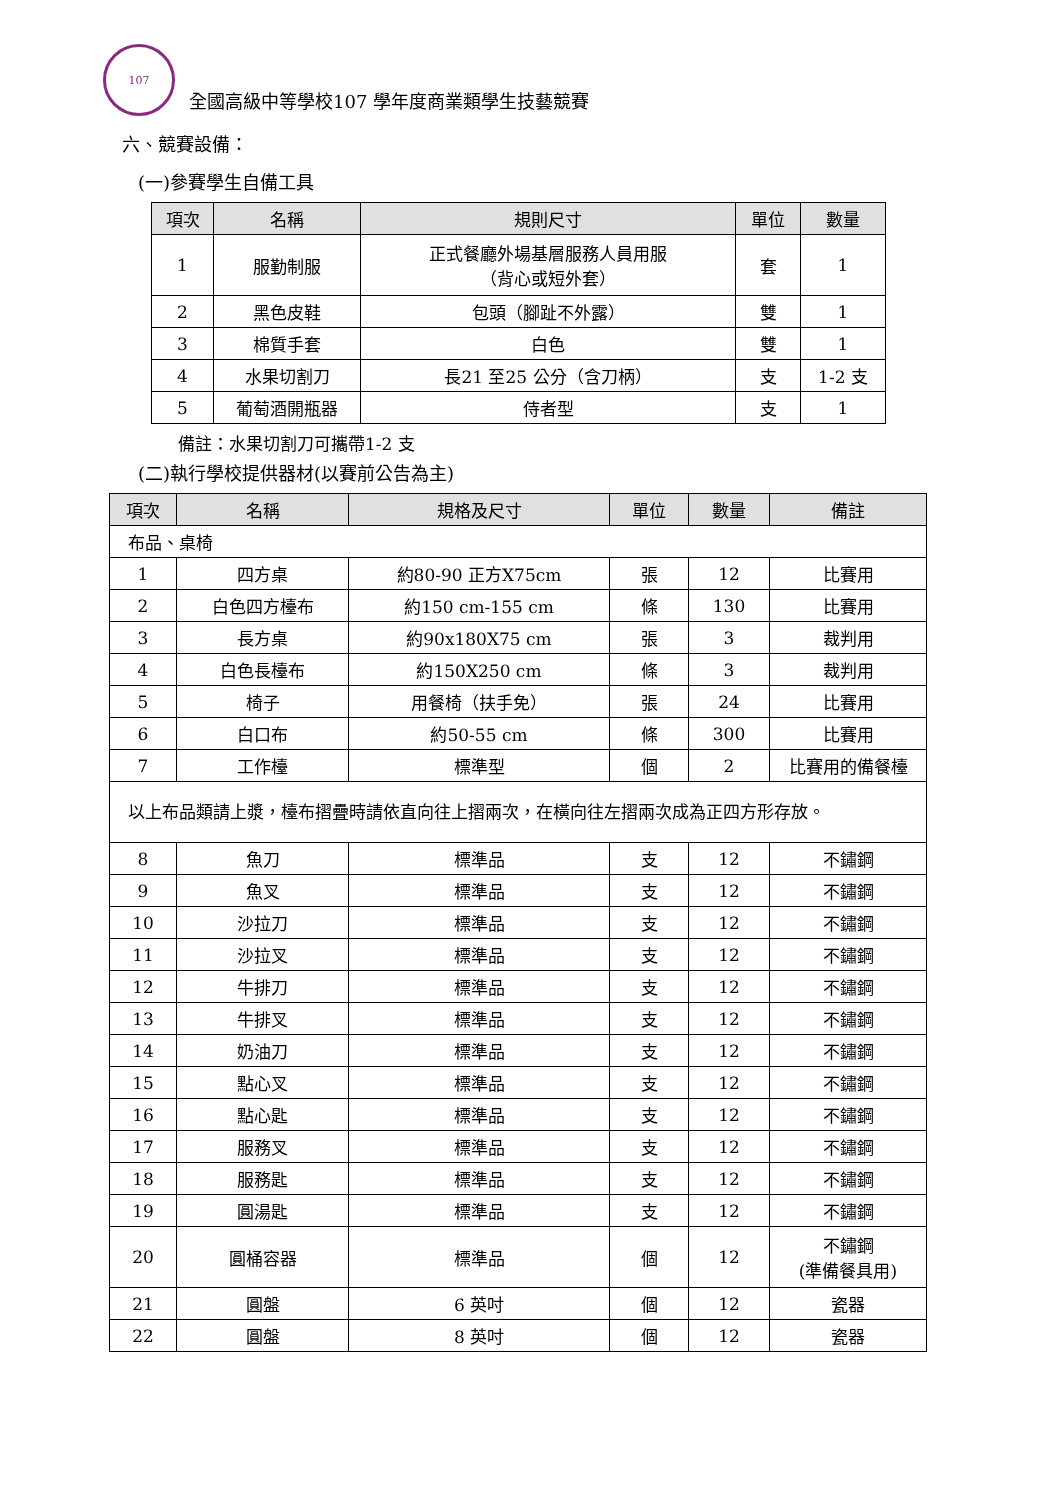107
全國高級中等學校107 學年度商業類學生技藝競賽
六、競賽設備：
(一)參賽學生自備工具
| 項次 | 名稱 | 規則尺寸 | 單位 | 數量 |
| --- | --- | --- | --- | --- |
| 1 | 服勤制服 | 正式餐廳外場基層服務人員用服 （背心或短外套） | 套 | 1 |
| 2 | 黑色皮鞋 | 包頭（腳趾不外露） | 雙 | 1 |
| 3 | 棉質手套 | 白色 | 雙 | 1 |
| 4 | 水果切割刀 | 長21 至25 公分（含刀柄） | 支 | 1-2 支 |
| 5 | 葡萄酒開瓶器 | 侍者型 | 支 | 1 |
備註：水果切割刀可攜帶1-2 支
(二)執行學校提供器材(以賽前公告為主)
| 項次 | 名稱 | 規格及尺寸 | 單位 | 數量 | 備註 |
| --- | --- | --- | --- | --- | --- |
| 布品、桌椅 | | | | | |
| 1 | 四方桌 | 約80-90 正方X75cm | 張 | 12 | 比賽用 |
| 2 | 白色四方檯布 | 約150 cm-155 cm | 條 | 130 | 比賽用 |
| 3 | 長方桌 | 約90x180X75 cm | 張 | 3 | 裁判用 |
| 4 | 白色長檯布 | 約150X250 cm | 條 | 3 | 裁判用 |
| 5 | 椅子 | 用餐椅（扶手免） | 張 | 24 | 比賽用 |
| 6 | 白口布 | 約50-55 cm | 條 | 300 | 比賽用 |
| 7 | 工作檯 | 標準型 | 個 | 2 | 比賽用的備餐檯 |
| 以上布品類請上漿，檯布摺疊時請依直向往上摺兩次，在橫向往左摺兩次成為正四方形存放。 | | | | | |
| 8 | 魚刀 | 標準品 | 支 | 12 | 不鏽鋼 |
| 9 | 魚叉 | 標準品 | 支 | 12 | 不鏽鋼 |
| 10 | 沙拉刀 | 標準品 | 支 | 12 | 不鏽鋼 |
| 11 | 沙拉叉 | 標準品 | 支 | 12 | 不鏽鋼 |
| 12 | 牛排刀 | 標準品 | 支 | 12 | 不鏽鋼 |
| 13 | 牛排叉 | 標準品 | 支 | 12 | 不鏽鋼 |
| 14 | 奶油刀 | 標準品 | 支 | 12 | 不鏽鋼 |
| 15 | 點心叉 | 標準品 | 支 | 12 | 不鏽鋼 |
| 16 | 點心匙 | 標準品 | 支 | 12 | 不鏽鋼 |
| 17 | 服務叉 | 標準品 | 支 | 12 | 不鏽鋼 |
| 18 | 服務匙 | 標準品 | 支 | 12 | 不鏽鋼 |
| 19 | 圓湯匙 | 標準品 | 支 | 12 | 不鏽鋼 |
| 20 | 圓桶容器 | 標準品 | 個 | 12 | 不鏽鋼 (準備餐具用) |
| 21 | 圓盤 | 6 英吋 | 個 | 12 | 瓷器 |
| 22 | 圓盤 | 8 英吋 | 個 | 12 | 瓷器 |